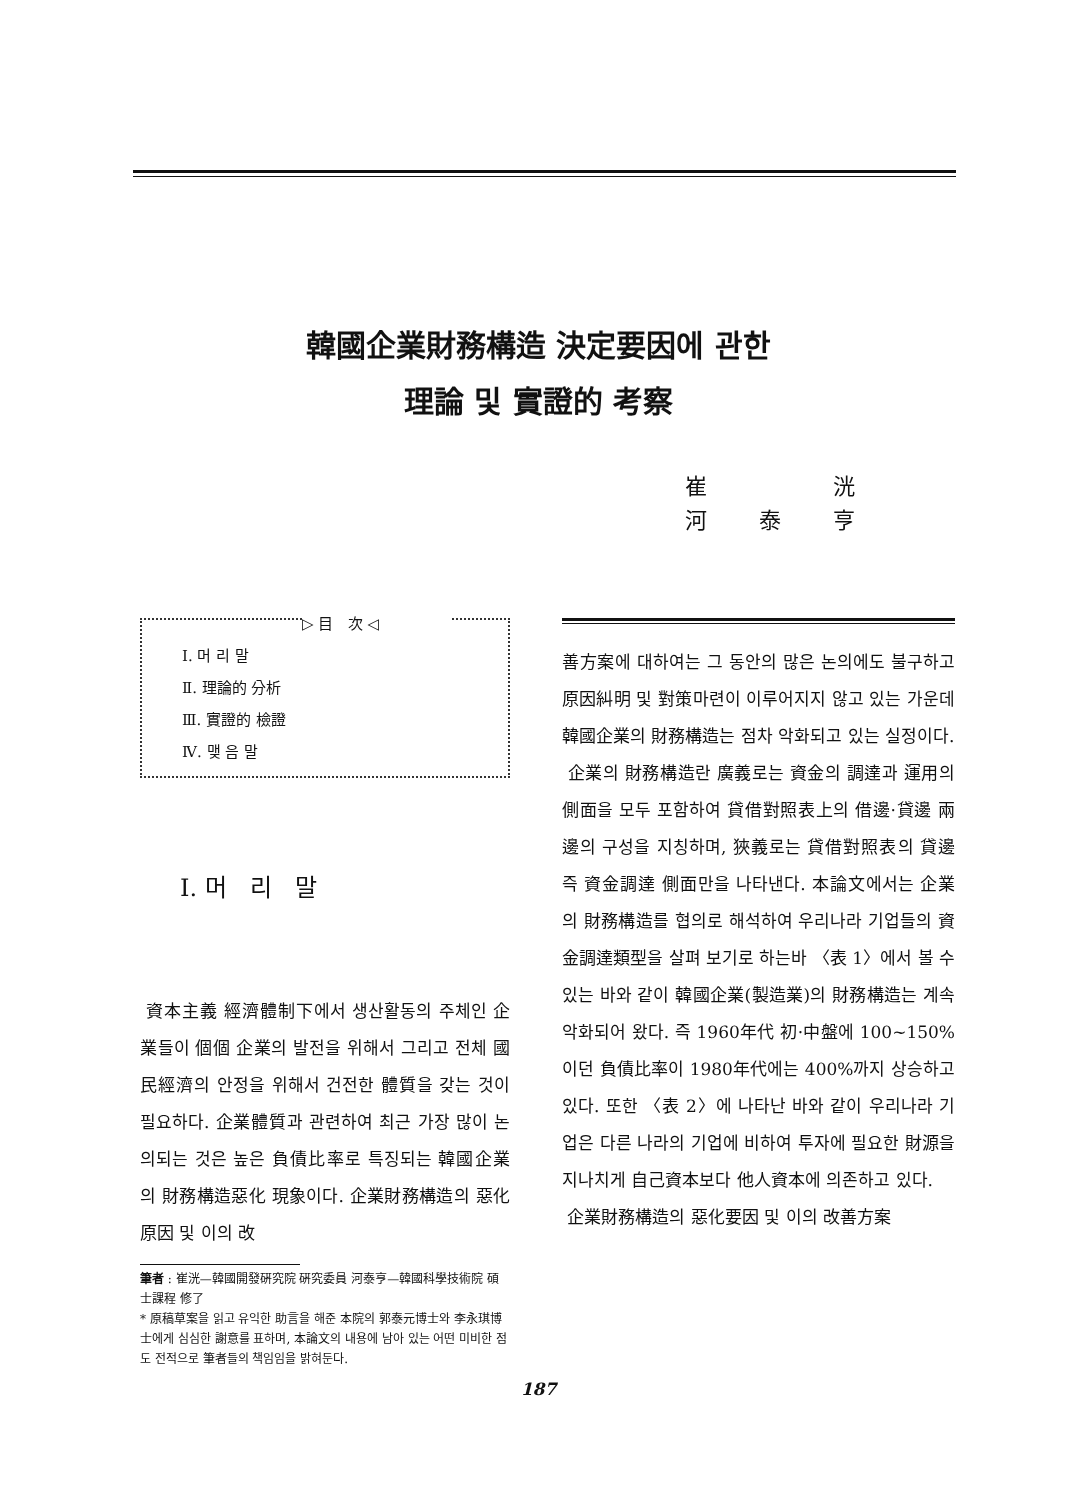韓國企業財務構造 決定要因에 관한
理論 및 實證的 考察
崔 洸
河 泰 亨
▷ 目 次 ◁
Ⅰ. 머 리 말
Ⅱ. 理論的 分析
Ⅲ. 實證的 檢證
Ⅳ. 맺 음 말
Ⅰ. 머 리 말
資本主義 經濟體制下에서 생산활동의 주체인 企業들이 個個 企業의 발전을 위해서 그리고 전체 國民經濟의 안정을 위해서 건전한 體質을 갖는 것이 필요하다. 企業體質과 관련하여 최근 가장 많이 논의되는 것은 높은 負債比率로 특징되는 韓國企業의 財務構造惡化 現象이다. 企業財務構造의 惡化原因 및 이의 改
筆者 : 崔洸—韓國開發硏究院 硏究委員 河泰亨—韓國科學技術院 碩士課程 修了
* 原稿草案을 읽고 유익한 助言을 해준 本院의 郭泰元博士와 李永琪博士에게 심심한 謝意를 표하며, 本論文의 내용에 남아 있는 어떤 미비한 점도 전적으로 筆者들의 책임임을 밝혀둔다.
善方案에 대하여는 그 동안의 많은 논의에도 불구하고 原因糾明 및 對策마련이 이루어지지 않고 있는 가운데 韓國企業의 財務構造는 점차 악화되고 있는 실정이다.
企業의 財務構造란 廣義로는 資金의 調達과 運用의 側面을 모두 포함하여 貸借對照表上의 借邊·貸邊 兩邊의 구성을 지칭하며, 狹義로는 貸借對照表의 貸邊 즉 資金調達 側面만을 나타낸다. 本論文에서는 企業의 財務構造를 협의로 해석하여 우리나라 기업들의 資金調達類型을 살펴 보기로 하는바 〈表 1〉에서 볼 수 있는 바와 같이 韓國企業(製造業)의 財務構造는 계속 악화되어 왔다. 즉 1960年代 初·中盤에 100~150%이던 負債比率이 1980年代에는 400%까지 상승하고 있다. 또한 〈表 2〉에 나타난 바와 같이 우리나라 기업은 다른 나라의 기업에 비하여 투자에 필요한 財源을 지나치게 自己資本보다 他人資本에 의존하고 있다.
企業財務構造의 惡化要因 및 이의 改善方案
187